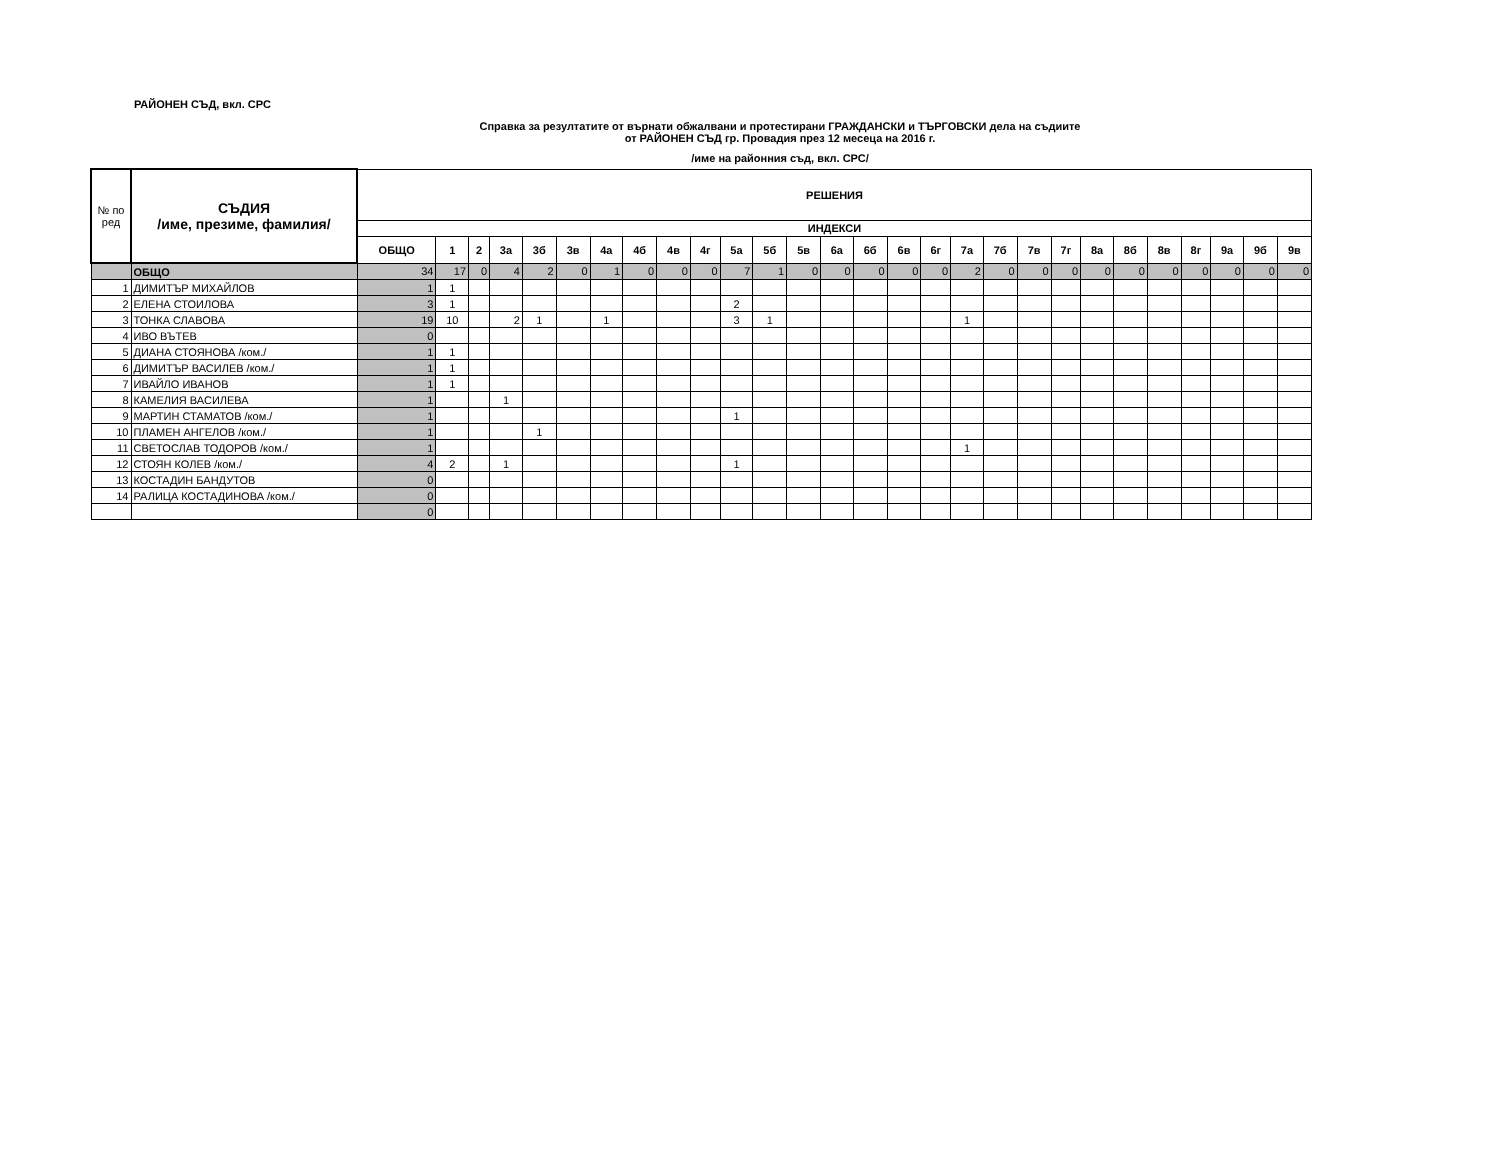РАЙОНЕН СЪД, вкл. СРС
Справка за резултатите от върнати обжалвани и протестирани ГРАЖДАНСКИ и ТЪРГОВСКИ дела на съдиите
от РАЙОНЕН СЪД гр. Провадия през 12 месеца на 2016 г.
/име на районния съд, вкл. СРС/
| № по ред | СЪДИЯ /име, презиме, фамилия/ | РЕШЕНИЯ | | | | | | | | | | | | | | | | | | | | | | | | | | | |
| --- | --- | --- | --- | --- | --- | --- | --- | --- | --- | --- | --- | --- | --- | --- | --- | --- | --- | --- | --- | --- | --- | --- | --- | --- | --- | --- | --- | --- | --- |
| | | ИНДЕКСИ | | | | | | | | | | | | | | | | | | | | | | | | | | | |
| | | ОБЩО | 1 | 2 | 3а | 3б | 3в | 4а | 4б | 4в | 4г | 5а | 5б | 5в | 6а | 6б | 6в | 6г | 7а | 7б | 7в | 7г | 8а | 8б | 8в | 8г | 9а | 9б | 9в |
| | ОБЩО | 34 | 17 | 0 | 4 | 2 | 0 | 1 | 0 | 0 | 0 | 7 | 1 | 0 | 0 | 0 | 0 | 0 | 2 | 0 | 0 | 0 | 0 | 0 | 0 | 0 | 0 | 0 | 0 |
| 1 | ДИМИТЪР МИХАЙЛОВ | 1 | 1 | | | | | | | | | | | | | | | | | | | | | | | | | | |
| 2 | ЕЛЕНА СТОИЛОВА | 3 | 1 | | | | | | | | | 2 | | | | | | | | | | | | | | | | | |
| 3 | ТОНКА СЛАВОВА | 19 | 10 | | 2 | 1 | | 1 | | | | 3 | 1 | | | | | | 1 | | | | | | | | | | |
| 4 | ИВО ВЪТЕВ | 0 | | | | | | | | | | | | | | | | | | | | | | | | | | | |
| 5 | ДИАНА СТОЯНОВА /ком./ | 1 | 1 | | | | | | | | | | | | | | | | | | | | | | | | | | |
| 6 | ДИМИТЪР ВАСИЛЕВ /ком./ | 1 | 1 | | | | | | | | | | | | | | | | | | | | | | | | | | |
| 7 | ИВАЙЛО ИВАНОВ | 1 | 1 | | | | | | | | | | | | | | | | | | | | | | | | | | |
| 8 | КАМЕЛИЯ ВАСИЛЕВА | 1 | | | 1 | | | | | | | | | | | | | | | | | | | | | | | | |
| 9 | МАРТИН СТАМАТОВ /ком./ | 1 | | | | | | | | | | 1 | | | | | | | | | | | | | | | | | |
| 10 | ПЛАМЕН АНГЕЛОВ /ком./ | 1 | | | | 1 | | | | | | | | | | | | | | | | | | | | | | | |
| 11 | СВЕТОСЛАВ ТОДОРОВ /ком./ | 1 | | | | | | | | | | | | | | | | | 1 | | | | | | | | | | |
| 12 | СТОЯН КОЛЕВ /ком./ | 4 | 2 | | 1 | | | | | | | 1 | | | | | | | | | | | | | | | | | |
| 13 | КОСТАДИН БАНДУТОВ | 0 | | | | | | | | | | | | | | | | | | | | | | | | | | | |
| 14 | РАЛИЦА КОСТАДИНОВА /ком./ | 0 | | | | | | | | | | | | | | | | | | | | | | | | | | | |
| | | 0 | | | | | | | | | | | | | | | | | | | | | | | | | | | |